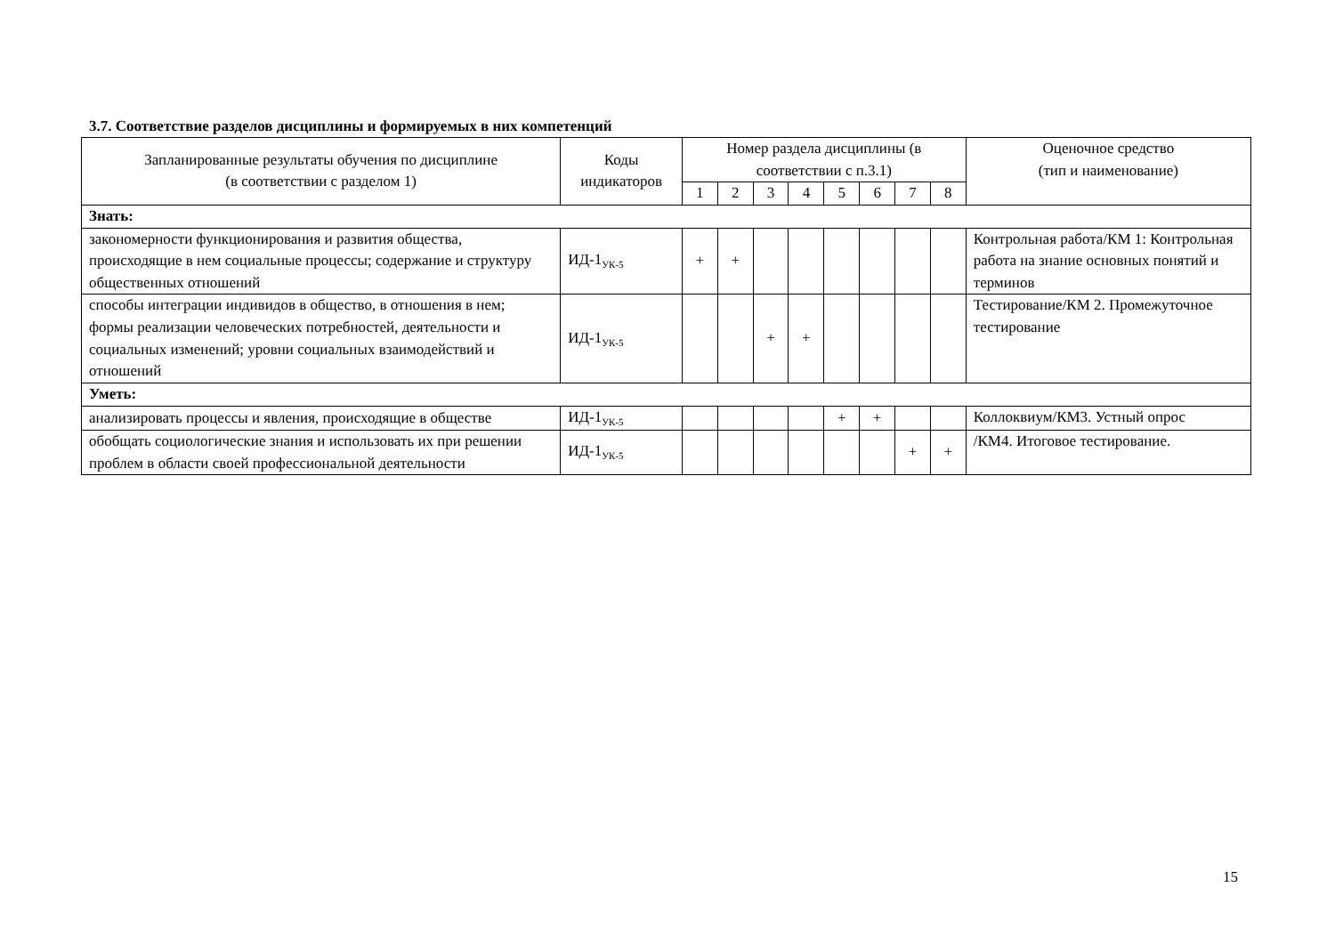3.7. Соответствие разделов дисциплины и формируемых в них компетенций
| Запланированные результаты обучения по дисциплине (в соответствии с разделом 1) | Коды индикаторов | Номер раздела дисциплины (в соответствии с п.3.1) | | | | | | | | Оценочное средство (тип и наименование) |
| --- | --- | --- | --- | --- | --- | --- | --- | --- | --- | --- |
| | | 1 | 2 | 3 | 4 | 5 | 6 | 7 | 8 | |
| Знать: | | | | | | | | | | |
| закономерности функционирования и развития общества, происходящие в нем социальные процессы; содержание и структуру общественных отношений | ИД-1<sub>УК-5</sub> | + | + | | | | | | | Контрольная работа/КМ 1: Контрольная работа на знание основных понятий и терминов |
| способы интеграции индивидов в общество, в отношения в нем; формы реализации человеческих потребностей, деятельности и социальных изменений; уровни социальных взаимодействий и отношений | ИД-1<sub>УК-5</sub> | | | + | + | | | | | Тестирование/КМ 2. Промежуточное тестирование |
| Уметь: | | | | | | | | | | |
| анализировать процессы и явления, происходящие в обществе | ИД-1<sub>УК-5</sub> | | | | | + | + | | | Коллоквиум/КМ3. Устный опрос |
| обобщать социологические знания и использовать их при решении проблем в области своей профессиональной деятельности | ИД-1<sub>УК-5</sub> | | | | | | | + | + | /КМ4. Итоговое тестирование. |
15